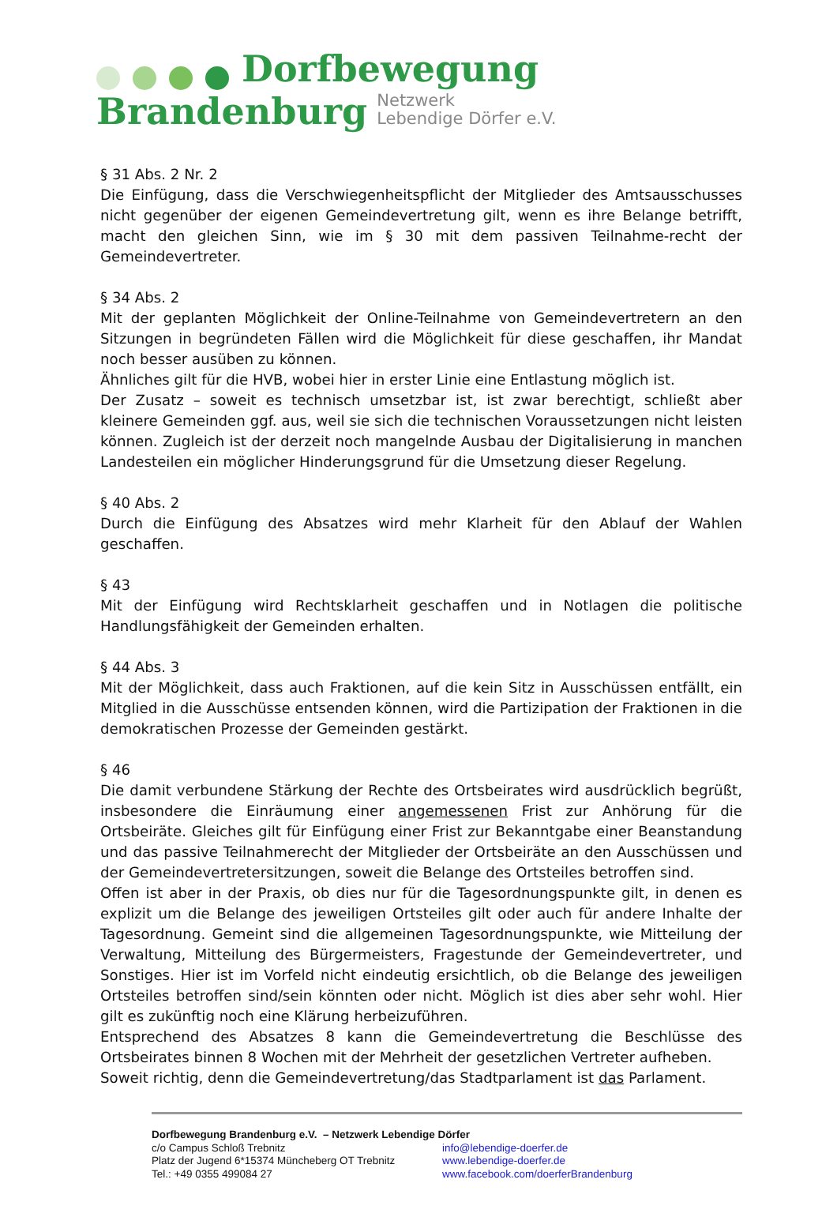Dorfbewegung
Brandenburg Netzwerk
Lebendige Dörfer e.V.
§ 31 Abs. 2 Nr. 2
Die Einfügung, dass die Verschwiegenheitspflicht der Mitglieder des Amtsausschusses nicht gegenüber der eigenen Gemeindevertretung gilt, wenn es ihre Belange betrifft, macht den gleichen Sinn, wie im § 30 mit dem passiven Teilnahme-recht der Gemeindevertreter.
§ 34 Abs. 2
Mit der geplanten Möglichkeit der Online-Teilnahme von Gemeindevertretern an den Sitzungen in begründeten Fällen wird die Möglichkeit für diese geschaffen, ihr Mandat noch besser ausüben zu können.
Ähnliches gilt für die HVB, wobei hier in erster Linie eine Entlastung möglich ist.
Der Zusatz – soweit es technisch umsetzbar ist, ist zwar berechtigt, schließt aber kleinere Gemeinden ggf. aus, weil sie sich die technischen Voraussetzungen nicht leisten können. Zugleich ist der derzeit noch mangelnde Ausbau der Digitalisierung in manchen Landesteilen ein möglicher Hinderungsgrund für die Umsetzung dieser Regelung.
§ 40 Abs. 2
Durch die Einfügung des Absatzes wird mehr Klarheit für den Ablauf der Wahlen geschaffen.
§ 43
Mit der Einfügung wird Rechtsklarheit geschaffen und in Notlagen die politische Handlungsfähigkeit der Gemeinden erhalten.
§ 44 Abs. 3
Mit der Möglichkeit, dass auch Fraktionen, auf die kein Sitz in Ausschüssen entfällt, ein Mitglied in die Ausschüsse entsenden können, wird die Partizipation der Fraktionen in die demokratischen Prozesse der Gemeinden gestärkt.
§ 46
Die damit verbundene Stärkung der Rechte des Ortsbeirates wird ausdrücklich begrüßt, insbesondere die Einräumung einer angemessenen Frist zur Anhörung für die Ortsbeiräte. Gleiches gilt für Einfügung einer Frist zur Bekanntgabe einer Beanstandung und das passive Teilnahmerecht der Mitglieder der Ortsbeiräte an den Ausschüssen und der Gemeindevertretersitzungen, soweit die Belange des Ortsteiles betroffen sind.
Offen ist aber in der Praxis, ob dies nur für die Tagesordnungspunkte gilt, in denen es explizit um die Belange des jeweiligen Ortsteiles gilt oder auch für andere Inhalte der Tagesordnung. Gemeint sind die allgemeinen Tagesordnungspunkte, wie Mitteilung der Verwaltung, Mitteilung des Bürgermeisters, Fragestunde der Gemeindevertreter, und Sonstiges. Hier ist im Vorfeld nicht eindeutig ersichtlich, ob die Belange des jeweiligen Ortsteiles betroffen sind/sein könnten oder nicht. Möglich ist dies aber sehr wohl. Hier gilt es zukünftig noch eine Klärung herbeizuführen.
Entsprechend des Absatzes 8 kann die Gemeindevertretung die Beschlüsse des Ortsbeirates binnen 8 Wochen mit der Mehrheit der gesetzlichen Vertreter aufheben.
Soweit richtig, denn die Gemeindevertretung/das Stadtparlament ist das Parlament.
Dorfbewegung Brandenburg e.V. – Netzwerk Lebendige Dörfer
c/o Campus Schloß Trebnitz info@lebendige-doerfer.de
Platz der Jugend 6*15374 Müncheberg OT Trebnitz
www.lebendige-doerfer.de
Tel.: +49 0355 499084 27 www.facebook.com/doerferBrandenburg